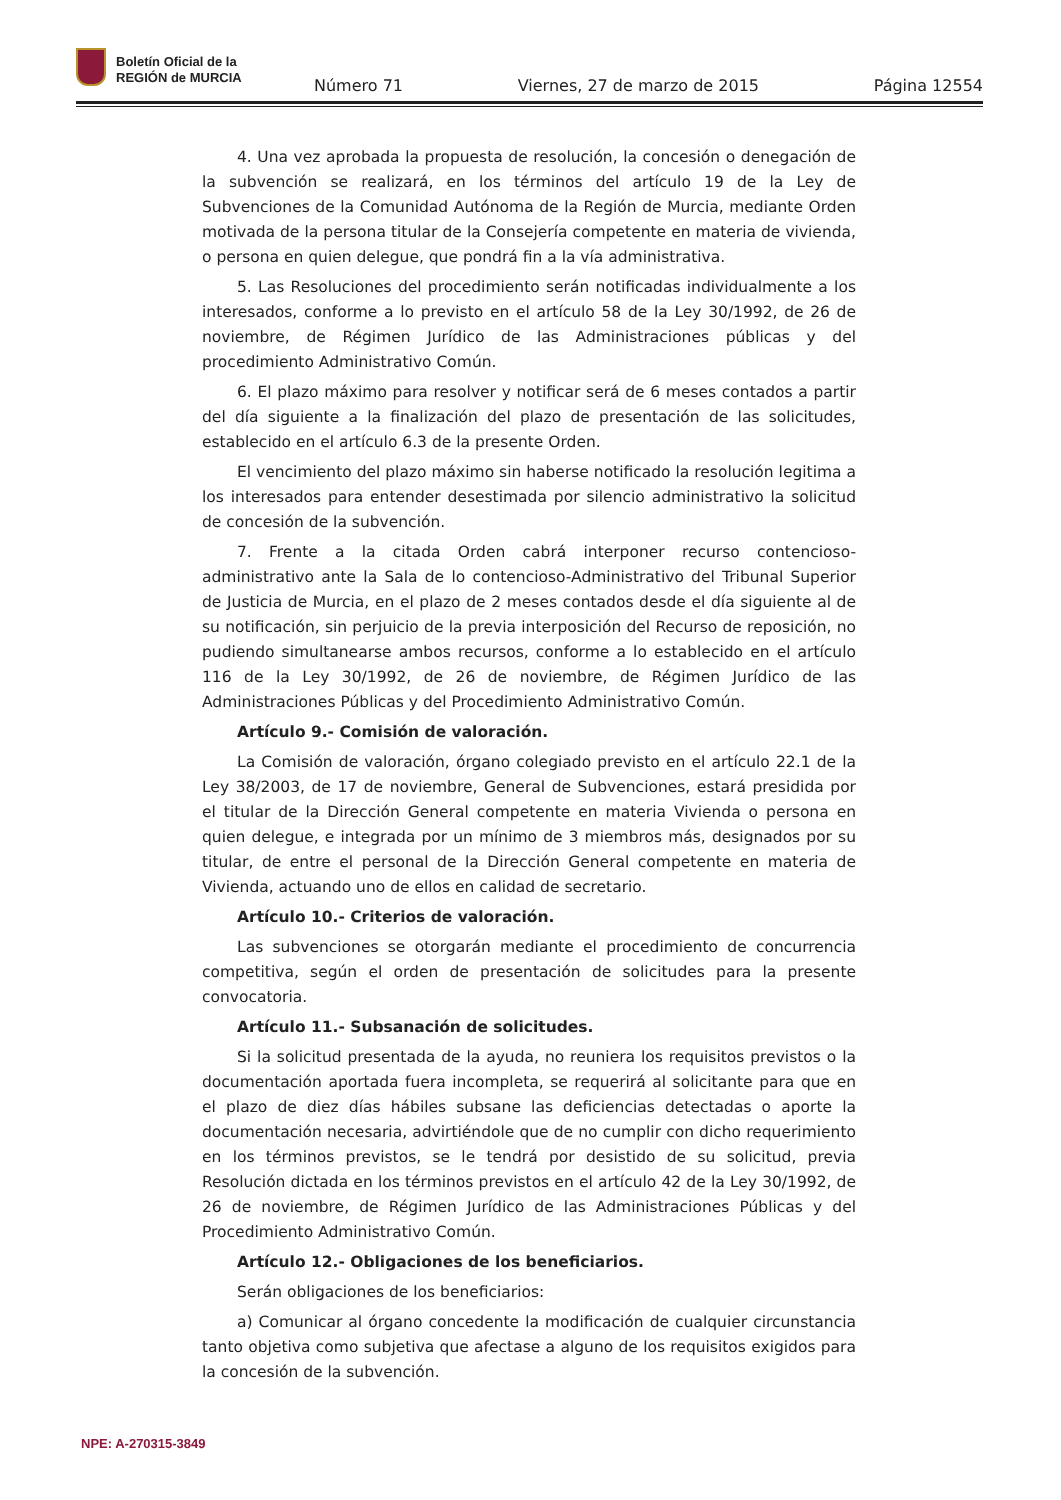Boletín Oficial de la
REGIÓN de MURCIA
Número 71 Viernes, 27 de marzo de 2015 Página 12554
4. Una vez aprobada la propuesta de resolución, la concesión o denegación de la subvención se realizará, en los términos del artículo 19 de la Ley de Subvenciones de la Comunidad Autónoma de la Región de Murcia, mediante Orden motivada de la persona titular de la Consejería competente en materia de vivienda, o persona en quien delegue, que pondrá fin a la vía administrativa.
5. Las Resoluciones del procedimiento serán notificadas individualmente a los interesados, conforme a lo previsto en el artículo 58 de la Ley 30/1992, de 26 de noviembre, de Régimen Jurídico de las Administraciones públicas y del procedimiento Administrativo Común.
6. El plazo máximo para resolver y notificar será de 6 meses contados a partir del día siguiente a la finalización del plazo de presentación de las solicitudes, establecido en el artículo 6.3 de la presente Orden.
El vencimiento del plazo máximo sin haberse notificado la resolución legitima a los interesados para entender desestimada por silencio administrativo la solicitud de concesión de la subvención.
7. Frente a la citada Orden cabrá interponer recurso contencioso-administrativo ante la Sala de lo contencioso-Administrativo del Tribunal Superior de Justicia de Murcia, en el plazo de 2 meses contados desde el día siguiente al de su notificación, sin perjuicio de la previa interposición del Recurso de reposición, no pudiendo simultanearse ambos recursos, conforme a lo establecido en el artículo 116 de la Ley 30/1992, de 26 de noviembre, de Régimen Jurídico de las Administraciones Públicas y del Procedimiento Administrativo Común.
Artículo 9.- Comisión de valoración.
La Comisión de valoración, órgano colegiado previsto en el artículo 22.1 de la Ley 38/2003, de 17 de noviembre, General de Subvenciones, estará presidida por el titular de la Dirección General competente en materia Vivienda o persona en quien delegue, e integrada por un mínimo de 3 miembros más, designados por su titular, de entre el personal de la Dirección General competente en materia de Vivienda, actuando uno de ellos en calidad de secretario.
Artículo 10.- Criterios de valoración.
Las subvenciones se otorgarán mediante el procedimiento de concurrencia competitiva, según el orden de presentación de solicitudes para la presente convocatoria.
Artículo 11.- Subsanación de solicitudes.
Si la solicitud presentada de la ayuda, no reuniera los requisitos previstos o la documentación aportada fuera incompleta, se requerirá al solicitante para que en el plazo de diez días hábiles subsane las deficiencias detectadas o aporte la documentación necesaria, advirtiéndole que de no cumplir con dicho requerimiento en los términos previstos, se le tendrá por desistido de su solicitud, previa Resolución dictada en los términos previstos en el artículo 42 de la Ley 30/1992, de 26 de noviembre, de Régimen Jurídico de las Administraciones Públicas y del Procedimiento Administrativo Común.
Artículo 12.- Obligaciones de los beneficiarios.
Serán obligaciones de los beneficiarios:
a) Comunicar al órgano concedente la modificación de cualquier circunstancia tanto objetiva como subjetiva que afectase a alguno de los requisitos exigidos para la concesión de la subvención.
NPE: A-270315-3849